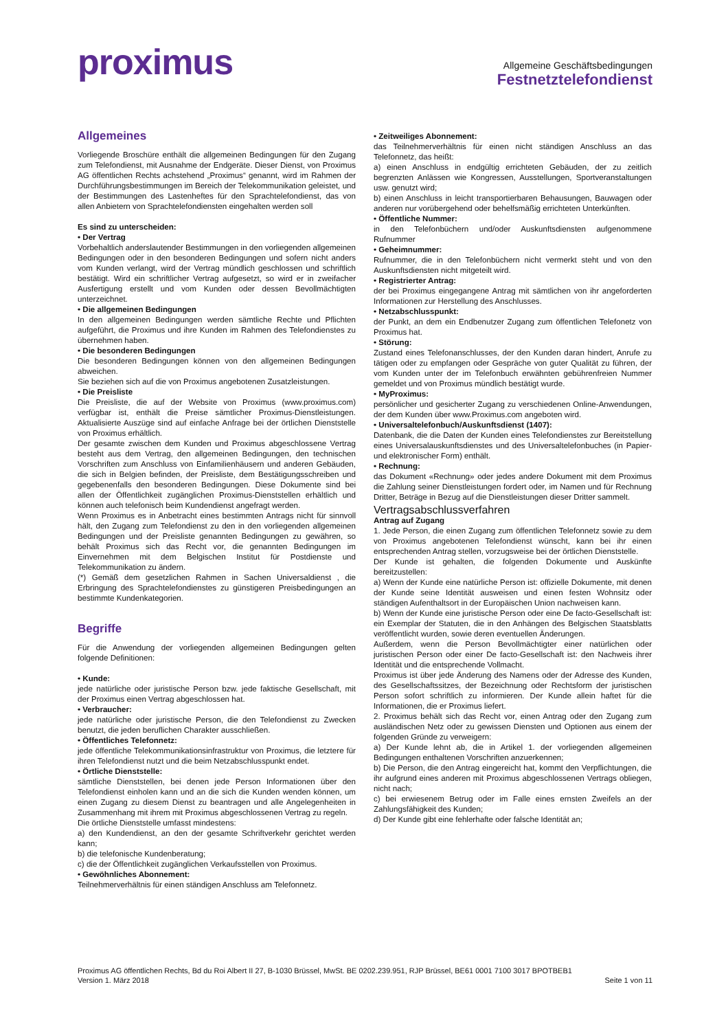proximus
Allgemeine Geschäftsbedingungen
Festnetztelefondienst
Allgemeines
Vorliegende Broschüre enthält die allgemeinen Bedingungen für den Zugang zum Telefondienst, mit Ausnahme der Endgeräte. Dieser Dienst, von Proximus AG öffentlichen Rechts achstehend „Proximus“ genannt, wird im Rahmen der Durchführungsbestimmungen im Bereich der Telekommunikation geleistet, und der Bestimmungen des Lastenheftes für den Sprachtelefondienst, das von allen Anbietern von Sprachtelefondiensten eingehalten werden soll
Es sind zu unterscheiden:
• Der Vertrag
Vorbehaltlich anderslautender Bestimmungen in den vorliegenden allgemeinen Bedingungen oder in den besonderen Bedingungen und sofern nicht anders vom Kunden verlangt, wird der Vertrag mündlich geschlossen und schriftlich bestätigt. Wird ein schriftlicher Vertrag aufgesetzt, so wird er in zweifacher Ausfertigung erstellt und vom Kunden oder dessen Bevollmächtigten unterzeichnet.
• Die allgemeinen Bedingungen
In den allgemeinen Bedingungen werden sämtliche Rechte und Pflichten aufgeführt, die Proximus und ihre Kunden im Rahmen des Telefondienstes zu übernehmen haben.
• Die besonderen Bedingungen
Die besonderen Bedingungen können von den allgemeinen Bedingungen abweichen.
Sie beziehen sich auf die von Proximus angebotenen Zusatzleistungen.
• Die Preisliste
Die Preisliste, die auf der Website von Proximus (www.proximus.com) verfügbar ist, enthält die Preise sämtlicher Proximus-Dienstleistungen. Aktualisierte Auszüge sind auf einfache Anfrage bei der örtlichen Dienststelle von Proximus erhältlich.
Der gesamte zwischen dem Kunden und Proximus abgeschlossene Vertrag besteht aus dem Vertrag, den allgemeinen Bedingungen, den technischen Vorschriften zum Anschluss von Einfamilienhäusern und anderen Gebäuden, die sich in Belgien befinden, der Preisliste, dem Bestätigungsschreiben und gegebenenfalls den besonderen Bedingungen. Diese Dokumente sind bei allen der Öffentlichkeit zugänglichen Proximus-Dienststellen erhältlich und können auch telefonisch beim Kundendienst angefragt werden.
Wenn Proximus es in Anbetracht eines bestimmten Antrags nicht für sinnvoll hält, den Zugang zum Telefondienst zu den in den vorliegenden allgemeinen Bedingungen und der Preisliste genannten Bedingungen zu gewähren, so behält Proximus sich das Recht vor, die genannten Bedingungen im Einvernehmen mit dem Belgischen Institut für Postdienste und Telekommunikation zu ändern.
(*) Gemäß dem gesetzlichen Rahmen in Sachen Universaldienst , die Erbringung des Sprachtelefondienstes zu günstigeren Preisbedingungen an bestimmte Kundenkategorien.
Begriffe
Für die Anwendung der vorliegenden allgemeinen Bedingungen gelten folgende Definitionen:
• Kunde:
jede natürliche oder juristische Person bzw. jede faktische Gesellschaft, mit der Proximus einen Vertrag abgeschlossen hat.
• Verbraucher:
jede natürliche oder juristische Person, die den Telefondienst zu Zwecken benutzt, die jeden beruflichen Charakter ausschließen.
• Öffentliches Telefonnetz:
jede öffentliche Telekommunikationsinfrastruktur von Proximus, die letztere für ihren Telefondienst nutzt und die beim Netzabschlusspunkt endet.
• Örtliche Dienststelle:
sämtliche Dienststellen, bei denen jede Person Informationen über den Telefondienst einholen kann und an die sich die Kunden wenden können, um einen Zugang zu diesem Dienst zu beantragen und alle Angelegenheiten in Zusammenhang mit ihrem mit Proximus abgeschlossenen Vertrag zu regeln.
Die örtliche Dienststelle umfasst mindestens:
a) den Kundendienst, an den der gesamte Schriftverkehr gerichtet werden kann;
b) die telefonische Kundenberatung;
c) die der Öffentlichkeit zugänglichen Verkaufsstellen von Proximus.
• Gewöhnliches Abonnement:
Teilnehmerverhältnis für einen ständigen Anschluss am Telefonnetz.
• Zeitweiliges Abonnement:
das Teilnehmerverhältnis für einen nicht ständigen Anschluss an das Telefonnetz, das heißt:
a) einen Anschluss in endgültig errichteten Gebäuden, der zu zeitlich begrenzten Anlässen wie Kongressen, Ausstellungen, Sportveranstaltungen usw. genutzt wird;
b) einen Anschluss in leicht transportierbaren Behausungen, Bauwagen oder anderen nur vorübergehend oder behelfsmäßig errichteten Unterkünften.
• Öffentliche Nummer:
in den Telefonbüchern und/oder Auskunftsdiensten aufgenommene Rufnummer
• Geheimnummer:
Rufnummer, die in den Telefonbüchern nicht vermerkt steht und von den Auskunftsdiensten nicht mitgeteilt wird.
• Registrierter Antrag:
der bei Proximus eingegangene Antrag mit sämtlichen von ihr angeforderten Informationen zur Herstellung des Anschlusses.
• Netzabschlusspunkt:
der Punkt, an dem ein Endbenutzer Zugang zum öffentlichen Telefonetz von Proximus hat.
• Störung:
Zustand eines Telefonanschlusses, der den Kunden daran hindert, Anrufe zu tätigen oder zu empfangen oder Gespräche von guter Qualität zu führen, der vom Kunden unter der im Telefonbuch erwähnten gebührenfreien Nummer gemeldet und von Proximus mündlich bestätigt wurde.
• MyProximus:
persönlicher und gesicherter Zugang zu verschiedenen Online-Anwendungen, der dem Kunden über www.Proximus.com angeboten wird.
• Universaltelefonbuch/Auskunftsdienst (1407):
Datenbank, die die Daten der Kunden eines Telefondienstes zur Bereitstellung eines Universalauskunftsdienstes und des Universaltelefonbuches (in Papier- und elektronischer Form) enthält.
• Rechnung:
das Dokument «Rechnung» oder jedes andere Dokument mit dem Proximus die Zahlung seiner Dienstleistungen fordert oder, im Namen und für Rechnung Dritter, Beträge in Bezug auf die Dienstleistungen dieser Dritter sammelt.
Vertragsabschlussverfahren
Antrag auf Zugang
1. Jede Person, die einen Zugang zum öffentlichen Telefonnetz sowie zu dem von Proximus angebotenen Telefondienst wünscht, kann bei ihr einen entsprechenden Antrag stellen, vorzugsweise bei der örtlichen Dienststelle.
Der Kunde ist gehalten, die folgenden Dokumente und Auskünfte bereitzustellen:
a) Wenn der Kunde eine natürliche Person ist: offizielle Dokumente, mit denen der Kunde seine Identität ausweisen und einen festen Wohnsitz oder ständigen Aufenthaltsort in der Europäischen Union nachweisen kann.
b) Wenn der Kunde eine juristische Person oder eine De facto-Gesellschaft ist: ein Exemplar der Statuten, die in den Anhängen des Belgischen Staatsblatts veröffentlicht wurden, sowie deren eventuellen Änderungen.
Außerdem, wenn die Person Bevollmächtigter einer natürlichen oder juristischen Person oder einer De facto-Gesellschaft ist: den Nachweis ihrer Identität und die entsprechende Vollmacht.
Proximus ist über jede Änderung des Namens oder der Adresse des Kunden, des Gesellschaftssitzes, der Bezeichnung oder Rechtsform der juristischen Person sofort schriftlich zu informieren. Der Kunde allein haftet für die Informationen, die er Proximus liefert.
2. Proximus behält sich das Recht vor, einen Antrag oder den Zugang zum ausländischen Netz oder zu gewissen Diensten und Optionen aus einem der folgenden Gründe zu verweigern:
a) Der Kunde lehnt ab, die in Artikel 1. der vorliegenden allgemeinen Bedingungen enthaltenen Vorschriften anzuerkennen;
b) Die Person, die den Antrag eingereicht hat, kommt den Verpflichtungen, die ihr aufgrund eines anderen mit Proximus abgeschlossenen Vertrags obliegen, nicht nach;
c) bei erwiesenem Betrug oder im Falle eines ernsten Zweifels an der Zahlungsfähigkeit des Kunden;
d) Der Kunde gibt eine fehlerhafte oder falsche Identität an;
Proximus AG öffentlichen Rechts, Bd du Roi Albert II 27, B-1030 Brüssel, MwSt. BE 0202.239.951, RJP Brüssel, BE61 0001 7100 3017 BPOTBEB1
Version 1. März 2018 Seite 1 von 11